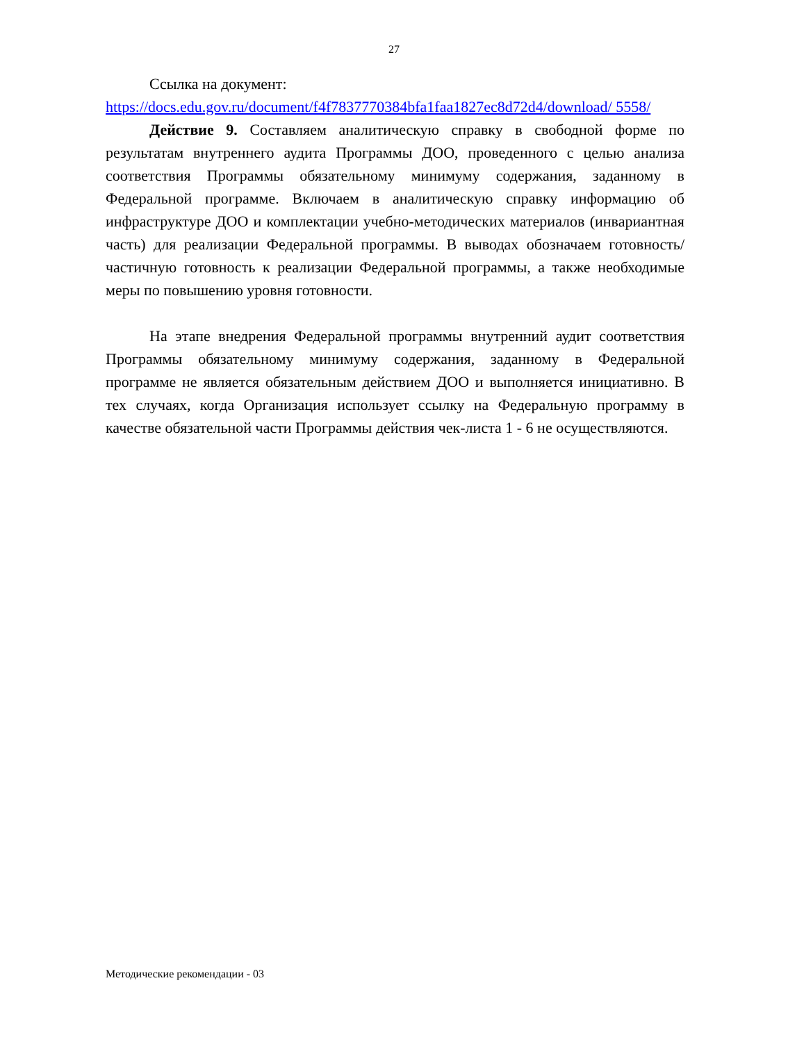27
Ссылка на документ:
https://docs.edu.gov.ru/document/f4f7837770384bfa1faa1827ec8d72d4/download/ 5558/
Действие 9. Составляем аналитическую справку в свободной форме по результатам внутреннего аудита Программы ДОО, проведенного с целью анализа соответствия Программы обязательному минимуму содержания, заданному в Федеральной программе. Включаем в аналитическую справку информацию об инфраструктуре ДОО и комплектации учебно-методических материалов (инвариантная часть) для реализации Федеральной программы. В выводах обозначаем готовность/частичную готовность к реализации Федеральной программы, а также необходимые меры по повышению уровня готовности.
На этапе внедрения Федеральной программы внутренний аудит соответствия Программы обязательному минимуму содержания, заданному в Федеральной программе не является обязательным действием ДОО и выполняется инициативно. В тех случаях, когда Организация использует ссылку на Федеральную программу в качестве обязательной части Программы действия чек-листа 1 - 6 не осуществляются.
Методические рекомендации - 03